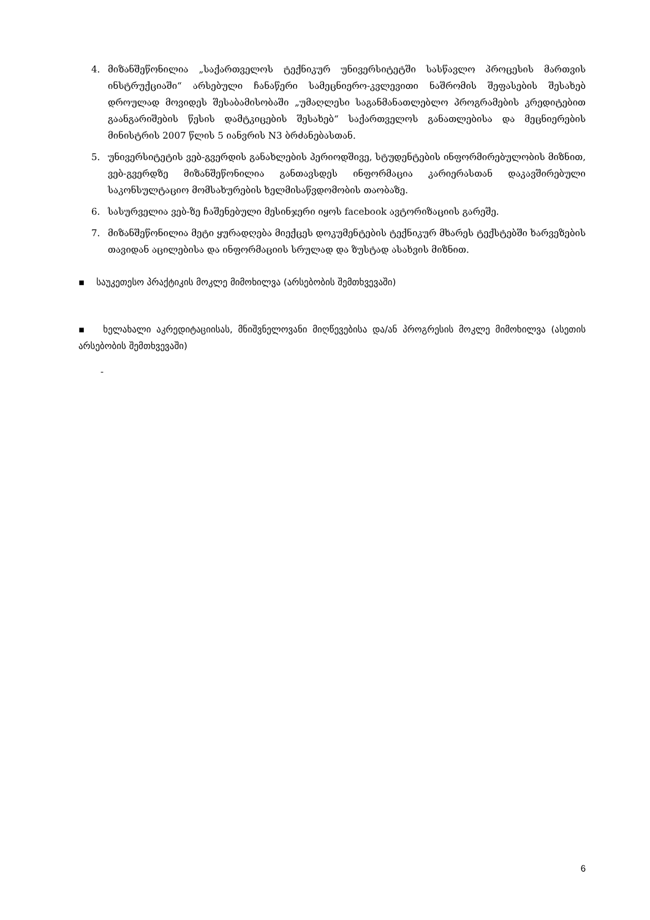4. მიზანშეწონილია „საქართველოს ტექნიკურ უნივერსიტეტში სასწავლო პროცესის მართვის ინსტრუქციაში“ არსებული ჩანაწერი სამეცნიერო-კვლევითი ნაშრომის შეფასების შესახებ დროულად მოვიდეს შესაბამისობაში „უმაღლესი საგანმანათლებლო პროგრამების კრედიტებით გაანგარიშების წესის დამტკიცების შესახებ“ საქართველოს განათლებისა და მეცნიერების მინისტრის 2007 წლის 5 იანვრის N3 ბრძანებასთან.
5. უნივერსიტეტის ვებ-გვერდის განახლების პერიოდშივე, სტუდენტების ინფორმირებულობის მიზნით, ვებ-გვერდზე მიზანშეწონილია განთავსდეს ინფორმაცია კარიერასთან დაკავშირებული საკონსულტაციო მომსახურების ხელმისაწვდომობის თაობაზე.
6. სასურველია ვებ-ზე ჩაშენებული მესინჯერი იყოს facebook ავტორიზაციის გარეშე.
7. მიზანშეწონილია მეტი ყურადღება მიექცეს დოკუმენტების ტექნიკურ მხარეს ტექსტებში ხარვეზების თავიდან აცილებისა და ინფორმაციის სრულად და ზუსტად ასახვის მიზნით.
▪ საუკეთესო პრაქტიკის მოკლე მიმოხილვა (არსებობის შემთხვევაში)
▪ ხელახალი აკრედიტაციისას, მნიშვნელოვანი მიღწევებისა და/ან პროგრესის მოკლე მიმოხილვა (ასეთის არსებობის შემთხვევაში)
-
6